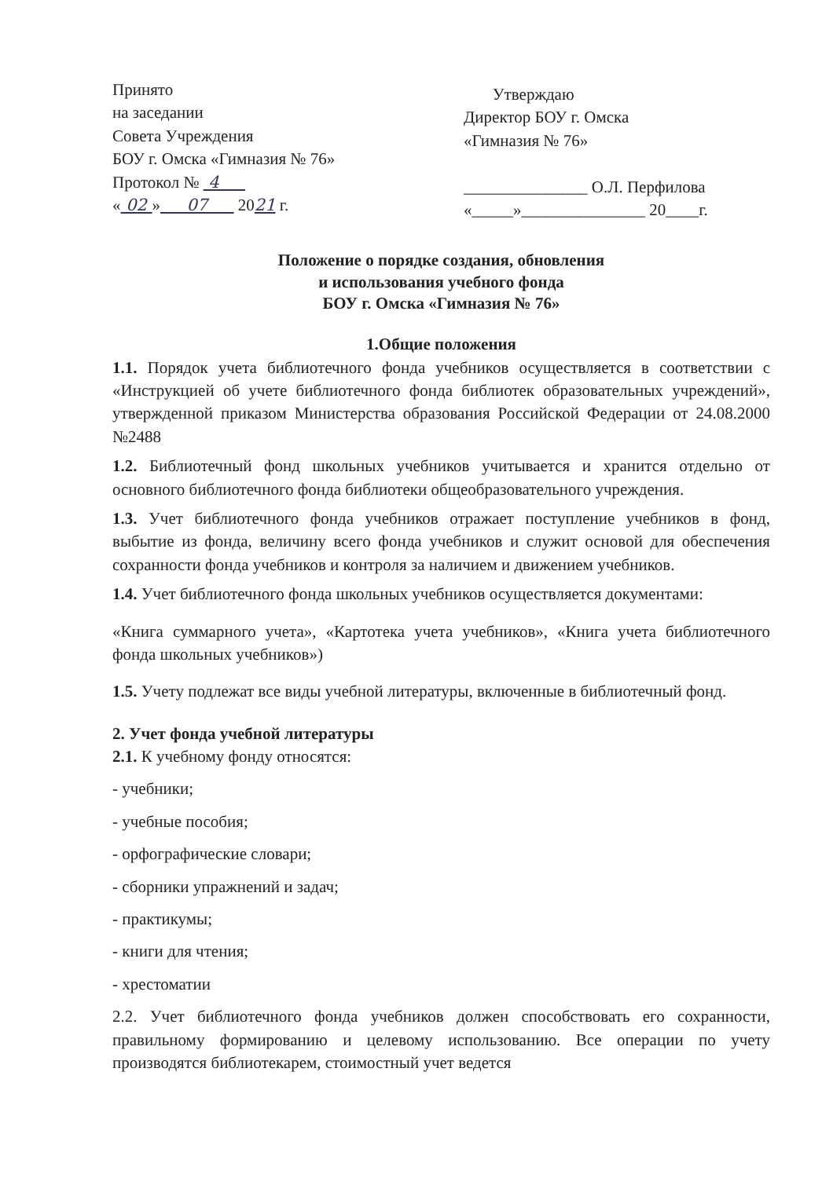Принято
на заседании
Совета Учреждения
БОУ г. Омска «Гимназия № 76»
Протокол № 4
« 02 » 07 2021 г.
Утверждаю
Директор БОУ г. Омска
«Гимназия № 76»
_______________ О.Л. Перфилова
«_____»_______________ 20____г.
Положение о порядке создания, обновления
и использования учебного фонда
БОУ г. Омска «Гимназия № 76»
1.Общие положения
1.1. Порядок учета библиотечного фонда учебников осуществляется в соответствии с «Инструкцией об учете библиотечного фонда библиотек образовательных учреждений», утвержденной приказом Министерства образования Российской Федерации от 24.08.2000 №2488
1.2. Библиотечный фонд школьных учебников учитывается и хранится отдельно от основного библиотечного фонда библиотеки общеобразовательного учреждения.
1.3. Учет библиотечного фонда учебников отражает поступление учебников в фонд, выбытие из фонда, величину всего фонда учебников и служит основой для обеспечения сохранности фонда учебников и контроля за наличием и движением учебников.
1.4. Учет библиотечного фонда школьных учебников осуществляется документами:
«Книга суммарного учета», «Картотека учета учебников», «Книга учета библиотечного фонда школьных учебников»)
1.5. Учету подлежат все виды учебной литературы, включенные в библиотечный фонд.
2. Учет фонда учебной литературы
2.1. К учебному фонду относятся:
- учебники;
- учебные пособия;
- орфографические словари;
- сборники упражнений и задач;
- практикумы;
- книги для чтения;
- хрестоматии
2.2. Учет библиотечного фонда учебников должен способствовать его сохранности, правильному формированию и целевому использованию. Все операции по учету производятся библиотекарем, стоимостный учет ведется